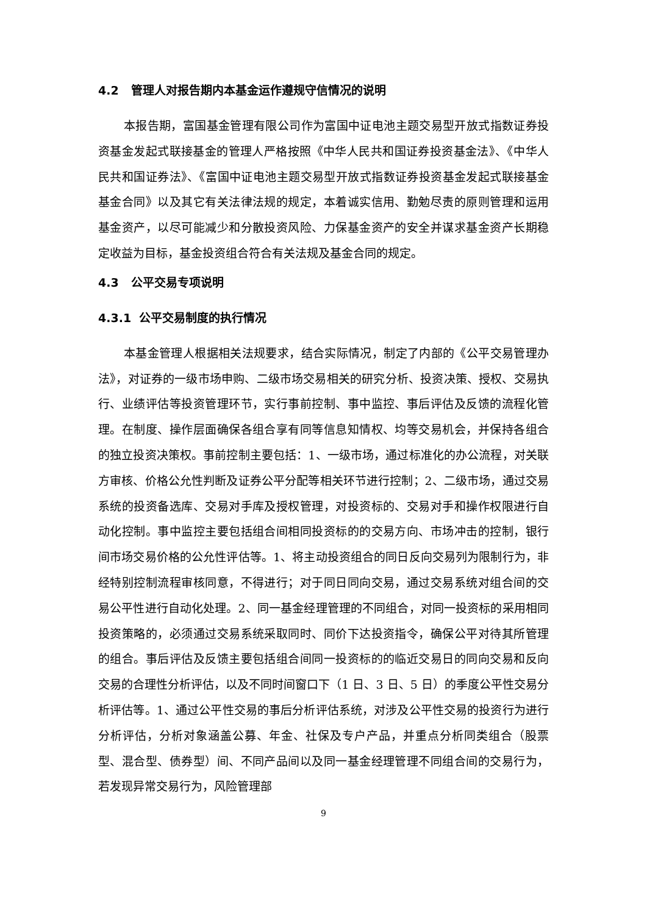4.2 管理人对报告期内本基金运作遵规守信情况的说明
本报告期，富国基金管理有限公司作为富国中证电池主题交易型开放式指数证券投资基金发起式联接基金的管理人严格按照《中华人民共和国证券投资基金法》、《中华人民共和国证券法》、《富国中证电池主题交易型开放式指数证券投资基金发起式联接基金基金合同》以及其它有关法律法规的规定，本着诚实信用、勤勉尽责的原则管理和运用基金资产，以尽可能减少和分散投资风险、力保基金资产的安全并谋求基金资产长期稳定收益为目标，基金投资组合符合有关法规及基金合同的规定。
4.3 公平交易专项说明
4.3.1 公平交易制度的执行情况
本基金管理人根据相关法规要求，结合实际情况，制定了内部的《公平交易管理办法》，对证券的一级市场申购、二级市场交易相关的研究分析、投资决策、授权、交易执行、业绩评估等投资管理环节，实行事前控制、事中监控、事后评估及反馈的流程化管理。在制度、操作层面确保各组合享有同等信息知情权、均等交易机会，并保持各组合的独立投资决策权。事前控制主要包括：1、一级市场，通过标准化的办公流程，对关联方审核、价格公允性判断及证券公平分配等相关环节进行控制；2、二级市场，通过交易系统的投资备选库、交易对手库及授权管理，对投资标的、交易对手和操作权限进行自动化控制。事中监控主要包括组合间相同投资标的的交易方向、市场冲击的控制，银行间市场交易价格的公允性评估等。1、将主动投资组合的同日反向交易列为限制行为，非经特别控制流程审核同意，不得进行；对于同日同向交易，通过交易系统对组合间的交易公平性进行自动化处理。2、同一基金经理管理的不同组合，对同一投资标的采用相同投资策略的，必须通过交易系统采取同时、同价下达投资指令，确保公平对待其所管理的组合。事后评估及反馈主要包括组合间同一投资标的的临近交易日的同向交易和反向交易的合理性分析评估，以及不同时间窗口下（1 日、3 日、5 日）的季度公平性交易分析评估等。1、通过公平性交易的事后分析评估系统，对涉及公平性交易的投资行为进行分析评估，分析对象涵盖公募、年金、社保及专户产品，并重点分析同类组合（股票型、混合型、债券型）间、不同产品间以及同一基金经理管理不同组合间的交易行为，若发现异常交易行为，风险管理部
9